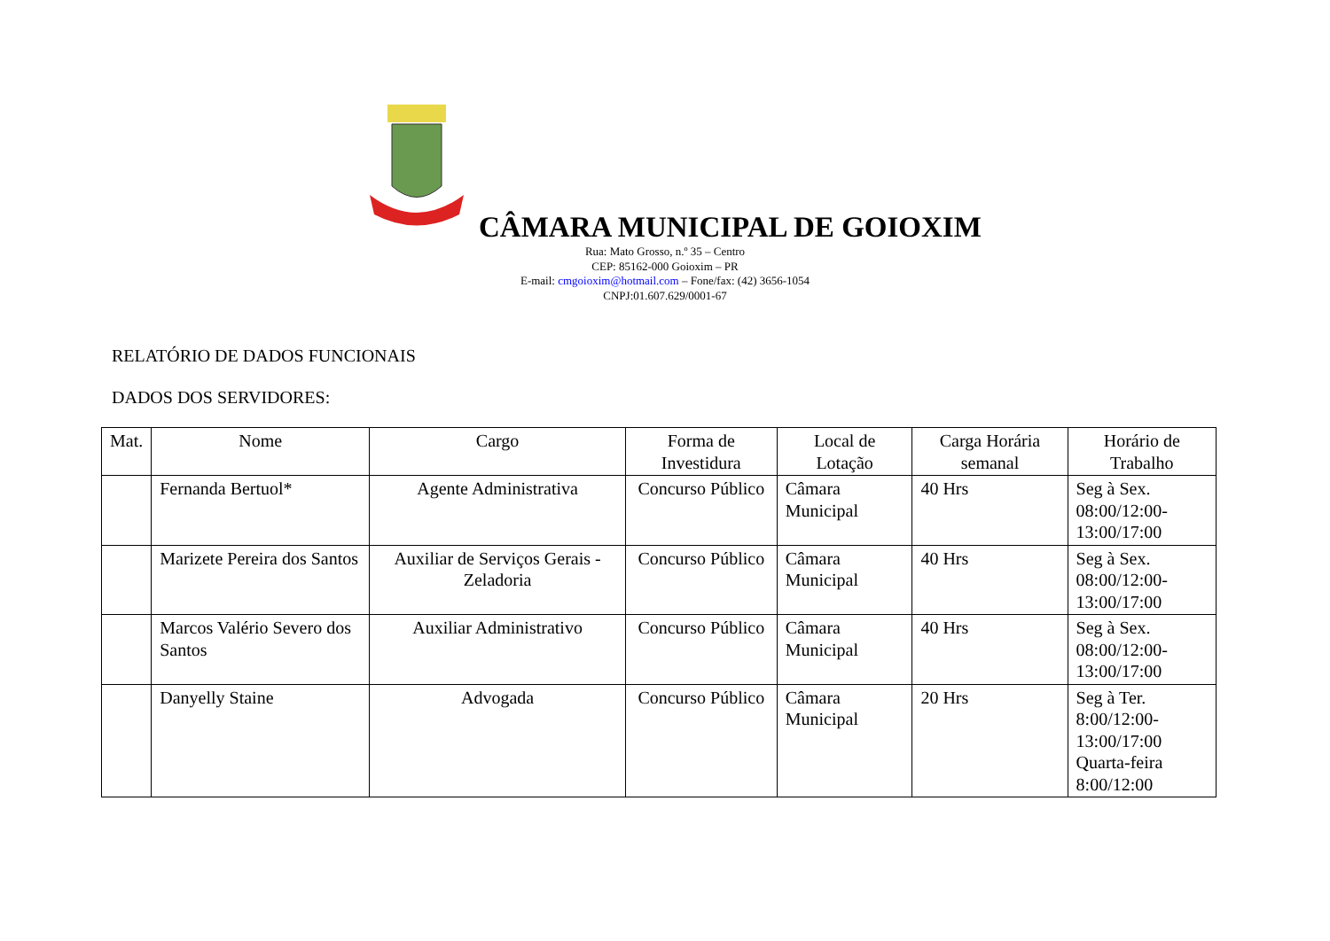CÂMARA MUNICIPAL DE GOIOXIM
Rua: Mato Grosso, n.º 35 – Centro
CEP: 85162-000 Goioxim – PR
E-mail: cmgoioxim@hotmail.com – Fone/fax: (42) 3656-1054
CNPJ:01.607.629/0001-67
RELATÓRIO DE DADOS FUNCIONAIS
DADOS DOS SERVIDORES:
| Mat. | Nome | Cargo | Forma de Investidura | Local de Lotação | Carga Horária semanal | Horário de Trabalho |
| --- | --- | --- | --- | --- | --- | --- |
| | Fernanda Bertuol* | Agente Administrativa | Concurso Público | Câmara Municipal | 40 Hrs | Seg à Sex. 08:00/12:00- 13:00/17:00 |
| | Marizete Pereira dos Santos | Auxiliar de Serviços Gerais - Zeladoria | Concurso Público | Câmara Municipal | 40 Hrs | Seg à Sex. 08:00/12:00- 13:00/17:00 |
| | Marcos Valério Severo dos Santos | Auxiliar Administrativo | Concurso Público | Câmara Municipal | 40 Hrs | Seg à Sex. 08:00/12:00- 13:00/17:00 |
| | Danyelly Staine | Advogada | Concurso Público | Câmara Municipal | 20 Hrs | Seg à Ter. 8:00/12:00- 13:00/17:00 Quarta-feira 8:00/12:00 |